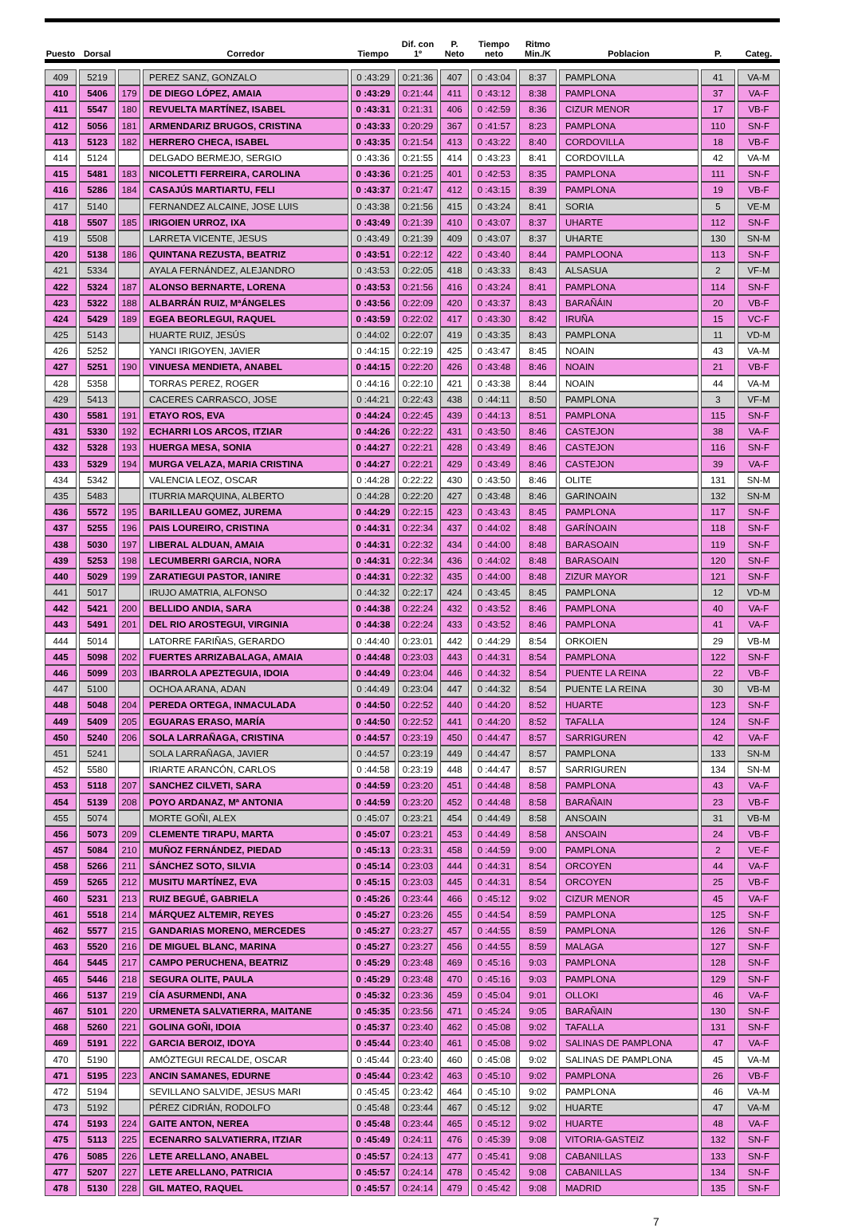| Puesto | Dorsal | | Corredor | Tiempo | Dif. con 1º | P. Neto | Tiempo neto | Ritmo Min./K | Poblacion | P. | Categ. |
| --- | --- | --- | --- | --- | --- | --- | --- | --- | --- | --- | --- |
| 409 | 5219 | | PEREZ SANZ, GONZALO | 0 :43:29 | 0:21:36 | 407 | 0 :43:04 | 8:37 | PAMPLONA | 41 | VA-M |
| 410 | 5406 | 179 | DE DIEGO LÓPEZ, AMAIA | 0 :43:29 | 0:21:44 | 411 | 0 :43:12 | 8:38 | PAMPLONA | 37 | VA-F |
| 411 | 5547 | 180 | REVUELTA MARTÍNEZ, ISABEL | 0 :43:31 | 0:21:31 | 406 | 0 :42:59 | 8:36 | CIZUR MENOR | 17 | VB-F |
| 412 | 5056 | 181 | ARMENDARIZ BRUGOS, CRISTINA | 0 :43:33 | 0:20:29 | 367 | 0 :41:57 | 8:23 | PAMPLONA | 110 | SN-F |
| 413 | 5123 | 182 | HERRERO CHECA, ISABEL | 0 :43:35 | 0:21:54 | 413 | 0 :43:22 | 8:40 | CORDOVILLA | 18 | VB-F |
| 414 | 5124 | | DELGADO BERMEJO, SERGIO | 0 :43:36 | 0:21:55 | 414 | 0 :43:23 | 8:41 | CORDOVILLA | 42 | VA-M |
| 415 | 5481 | 183 | NICOLETTI FERREIRA, CAROLINA | 0 :43:36 | 0:21:25 | 401 | 0 :42:53 | 8:35 | PAMPLONA | 111 | SN-F |
| 416 | 5286 | 184 | CASAJÚS MARTIARTU, FELI | 0 :43:37 | 0:21:47 | 412 | 0 :43:15 | 8:39 | PAMPLONA | 19 | VB-F |
| 417 | 5140 | | FERNANDEZ ALCAINE, JOSE LUIS | 0 :43:38 | 0:21:56 | 415 | 0 :43:24 | 8:41 | SORIA | 5 | VE-M |
| 418 | 5507 | 185 | IRIGOIEN URROZ, IXA | 0 :43:49 | 0:21:39 | 410 | 0 :43:07 | 8:37 | UHARTE | 112 | SN-F |
| 419 | 5508 | | LARRETA VICENTE, JESUS | 0 :43:49 | 0:21:39 | 409 | 0 :43:07 | 8:37 | UHARTE | 130 | SN-M |
| 420 | 5138 | 186 | QUINTANA REZUSTA, BEATRIZ | 0 :43:51 | 0:22:12 | 422 | 0 :43:40 | 8:44 | PAMPLOONA | 113 | SN-F |
| 421 | 5334 | | AYALA FERNÁNDEZ, ALEJANDRO | 0 :43:53 | 0:22:05 | 418 | 0 :43:33 | 8:43 | ALSASUA | 2 | VF-M |
| 422 | 5324 | 187 | ALONSO BERNARTE, LORENA | 0 :43:53 | 0:21:56 | 416 | 0 :43:24 | 8:41 | PAMPLONA | 114 | SN-F |
| 423 | 5322 | 188 | ALBARRÁN RUIZ, MªÁNGELES | 0 :43:56 | 0:22:09 | 420 | 0 :43:37 | 8:43 | BARAÑÁIN | 20 | VB-F |
| 424 | 5429 | 189 | EGEA BEORLEGUI, RAQUEL | 0 :43:59 | 0:22:02 | 417 | 0 :43:30 | 8:42 | IRUÑA | 15 | VC-F |
| 425 | 5143 | | HUARTE RUIZ, JESÚS | 0 :44:02 | 0:22:07 | 419 | 0 :43:35 | 8:43 | PAMPLONA | 11 | VD-M |
| 426 | 5252 | | YANCI IRIGOYEN, JAVIER | 0 :44:15 | 0:22:19 | 425 | 0 :43:47 | 8:45 | NOAIN | 43 | VA-M |
| 427 | 5251 | 190 | VINUESA MENDIETA, ANABEL | 0 :44:15 | 0:22:20 | 426 | 0 :43:48 | 8:46 | NOAIN | 21 | VB-F |
| 428 | 5358 | | TORRAS PEREZ, ROGER | 0 :44:16 | 0:22:10 | 421 | 0 :43:38 | 8:44 | NOAIN | 44 | VA-M |
| 429 | 5413 | | CACERES CARRASCO, JOSE | 0 :44:21 | 0:22:43 | 438 | 0 :44:11 | 8:50 | PAMPLONA | 3 | VF-M |
| 430 | 5581 | 191 | ETAYO ROS, EVA | 0 :44:24 | 0:22:45 | 439 | 0 :44:13 | 8:51 | PAMPLONA | 115 | SN-F |
| 431 | 5330 | 192 | ECHARRI LOS ARCOS, ITZIAR | 0 :44:26 | 0:22:22 | 431 | 0 :43:50 | 8:46 | CASTEJON | 38 | VA-F |
| 432 | 5328 | 193 | HUERGA MESA, SONIA | 0 :44:27 | 0:22:21 | 428 | 0 :43:49 | 8:46 | CASTEJON | 116 | SN-F |
| 433 | 5329 | 194 | MURGA VELAZA, MARIA CRISTINA | 0 :44:27 | 0:22:21 | 429 | 0 :43:49 | 8:46 | CASTEJON | 39 | VA-F |
| 434 | 5342 | | VALENCIA LEOZ, OSCAR | 0 :44:28 | 0:22:22 | 430 | 0 :43:50 | 8:46 | OLITE | 131 | SN-M |
| 435 | 5483 | | ITURRIA MARQUINA, ALBERTO | 0 :44:28 | 0:22:20 | 427 | 0 :43:48 | 8:46 | GARINOAIN | 132 | SN-M |
| 436 | 5572 | 195 | BARILLEAU GOMEZ, JUREMA | 0 :44:29 | 0:22:15 | 423 | 0 :43:43 | 8:45 | PAMPLONA | 117 | SN-F |
| 437 | 5255 | 196 | PAIS LOUREIRO, CRISTINA | 0 :44:31 | 0:22:34 | 437 | 0 :44:02 | 8:48 | GARÍNOAIN | 118 | SN-F |
| 438 | 5030 | 197 | LIBERAL ALDUAN, AMAIA | 0 :44:31 | 0:22:32 | 434 | 0 :44:00 | 8:48 | BARASOAIN | 119 | SN-F |
| 439 | 5253 | 198 | LECUMBERRI GARCIA, NORA | 0 :44:31 | 0:22:34 | 436 | 0 :44:02 | 8:48 | BARASOAIN | 120 | SN-F |
| 440 | 5029 | 199 | ZARATIEGUI PASTOR, IANIRE | 0 :44:31 | 0:22:32 | 435 | 0 :44:00 | 8:48 | ZIZUR MAYOR | 121 | SN-F |
| 441 | 5017 | | IRUJO AMATRIA, ALFONSO | 0 :44:32 | 0:22:17 | 424 | 0 :43:45 | 8:45 | PAMPLONA | 12 | VD-M |
| 442 | 5421 | 200 | BELLIDO ANDIA, SARA | 0 :44:38 | 0:22:24 | 432 | 0 :43:52 | 8:46 | PAMPLONA | 40 | VA-F |
| 443 | 5491 | 201 | DEL RIO AROSTEGUI, VIRGINIA | 0 :44:38 | 0:22:24 | 433 | 0 :43:52 | 8:46 | PAMPLONA | 41 | VA-F |
| 444 | 5014 | | LATORRE FARIÑAS, GERARDO | 0 :44:40 | 0:23:01 | 442 | 0 :44:29 | 8:54 | ORKOIEN | 29 | VB-M |
| 445 | 5098 | 202 | FUERTES ARRIZABALAGA, AMAIA | 0 :44:48 | 0:23:03 | 443 | 0 :44:31 | 8:54 | PAMPLONA | 122 | SN-F |
| 446 | 5099 | 203 | IBARROLA APEZTEGUIA, IDOIA | 0 :44:49 | 0:23:04 | 446 | 0 :44:32 | 8:54 | PUENTE LA REINA | 22 | VB-F |
| 447 | 5100 | | OCHOA ARANA, ADAN | 0 :44:49 | 0:23:04 | 447 | 0 :44:32 | 8:54 | PUENTE LA REINA | 30 | VB-M |
| 448 | 5048 | 204 | PEREDA ORTEGA, INMACULADA | 0 :44:50 | 0:22:52 | 440 | 0 :44:20 | 8:52 | HUARTE | 123 | SN-F |
| 449 | 5409 | 205 | EGUARAS ERASO, MARÍA | 0 :44:50 | 0:22:52 | 441 | 0 :44:20 | 8:52 | TAFALLA | 124 | SN-F |
| 450 | 5240 | 206 | SOLA LARRAÑAGA, CRISTINA | 0 :44:57 | 0:23:19 | 450 | 0 :44:47 | 8:57 | SARRIGUREN | 42 | VA-F |
| 451 | 5241 | | SOLA LARRAÑAGA, JAVIER | 0 :44:57 | 0:23:19 | 449 | 0 :44:47 | 8:57 | PAMPLONA | 133 | SN-M |
| 452 | 5580 | | IRIARTE ARANCÓN, CARLOS | 0 :44:58 | 0:23:19 | 448 | 0 :44:47 | 8:57 | SARRIGUREN | 134 | SN-M |
| 453 | 5118 | 207 | SANCHEZ CILVETI, SARA | 0 :44:59 | 0:23:20 | 451 | 0 :44:48 | 8:58 | PAMPLONA | 43 | VA-F |
| 454 | 5139 | 208 | POYO ARDANAZ, Mª ANTONIA | 0 :44:59 | 0:23:20 | 452 | 0 :44:48 | 8:58 | BARAÑAIN | 23 | VB-F |
| 455 | 5074 | | MORTE GOÑI, ALEX | 0 :45:07 | 0:23:21 | 454 | 0 :44:49 | 8:58 | ANSOAIN | 31 | VB-M |
| 456 | 5073 | 209 | CLEMENTE TIRAPU, MARTA | 0 :45:07 | 0:23:21 | 453 | 0 :44:49 | 8:58 | ANSOAIN | 24 | VB-F |
| 457 | 5084 | 210 | MUÑOZ FERNÁNDEZ, PIEDAD | 0 :45:13 | 0:23:31 | 458 | 0 :44:59 | 9:00 | PAMPLONA | 2 | VE-F |
| 458 | 5266 | 211 | SÁNCHEZ SOTO, SILVIA | 0 :45:14 | 0:23:03 | 444 | 0 :44:31 | 8:54 | ORCOYEN | 44 | VA-F |
| 459 | 5265 | 212 | MUSITU MARTÍNEZ, EVA | 0 :45:15 | 0:23:03 | 445 | 0 :44:31 | 8:54 | ORCOYEN | 25 | VB-F |
| 460 | 5231 | 213 | RUIZ BEGUÉ, GABRIELA | 0 :45:26 | 0:23:44 | 466 | 0 :45:12 | 9:02 | CIZUR MENOR | 45 | VA-F |
| 461 | 5518 | 214 | MÁRQUEZ ALTEMIR, REYES | 0 :45:27 | 0:23:26 | 455 | 0 :44:54 | 8:59 | PAMPLONA | 125 | SN-F |
| 462 | 5577 | 215 | GANDARIAS MORENO, MERCEDES | 0 :45:27 | 0:23:27 | 457 | 0 :44:55 | 8:59 | PAMPLONA | 126 | SN-F |
| 463 | 5520 | 216 | DE MIGUEL BLANC, MARINA | 0 :45:27 | 0:23:27 | 456 | 0 :44:55 | 8:59 | MALAGA | 127 | SN-F |
| 464 | 5445 | 217 | CAMPO PERUCHENA, BEATRIZ | 0 :45:29 | 0:23:48 | 469 | 0 :45:16 | 9:03 | PAMPLONA | 128 | SN-F |
| 465 | 5446 | 218 | SEGURA OLITE, PAULA | 0 :45:29 | 0:23:48 | 470 | 0 :45:16 | 9:03 | PAMPLONA | 129 | SN-F |
| 466 | 5137 | 219 | CÍA ASURMENDI, ANA | 0 :45:32 | 0:23:36 | 459 | 0 :45:04 | 9:01 | OLLOKI | 46 | VA-F |
| 467 | 5101 | 220 | URMENETA SALVATIERRA, MAITANE | 0 :45:35 | 0:23:56 | 471 | 0 :45:24 | 9:05 | BARAÑAIN | 130 | SN-F |
| 468 | 5260 | 221 | GOLINA GOÑI, IDOIA | 0 :45:37 | 0:23:40 | 462 | 0 :45:08 | 9:02 | TAFALLA | 131 | SN-F |
| 469 | 5191 | 222 | GARCIA BEROIZ, IDOYA | 0 :45:44 | 0:23:40 | 461 | 0 :45:08 | 9:02 | SALINAS DE PAMPLONA | 47 | VA-F |
| 470 | 5190 | | AMÓZTEGUI RECALDE, OSCAR | 0 :45:44 | 0:23:40 | 460 | 0 :45:08 | 9:02 | SALINAS DE PAMPLONA | 45 | VA-M |
| 471 | 5195 | 223 | ANCIN SAMANES, EDURNE | 0 :45:44 | 0:23:42 | 463 | 0 :45:10 | 9:02 | PAMPLONA | 26 | VB-F |
| 472 | 5194 | | SEVILLANO SALVIDE, JESUS MARI | 0 :45:45 | 0:23:42 | 464 | 0 :45:10 | 9:02 | PAMPLONA | 46 | VA-M |
| 473 | 5192 | | PÉREZ CIDRIÁN, RODOLFO | 0 :45:48 | 0:23:44 | 467 | 0 :45:12 | 9:02 | HUARTE | 47 | VA-M |
| 474 | 5193 | 224 | GAITE ANTON, NEREA | 0 :45:48 | 0:23:44 | 465 | 0 :45:12 | 9:02 | HUARTE | 48 | VA-F |
| 475 | 5113 | 225 | ECENARRO SALVATIERRA, ITZIAR | 0 :45:49 | 0:24:11 | 476 | 0 :45:39 | 9:08 | VITORIA-GASTEIZ | 132 | SN-F |
| 476 | 5085 | 226 | LETE ARELLANO, ANABEL | 0 :45:57 | 0:24:13 | 477 | 0 :45:41 | 9:08 | CABANILLAS | 133 | SN-F |
| 477 | 5207 | 227 | LETE ARELLANO, PATRICIA | 0 :45:57 | 0:24:14 | 478 | 0 :45:42 | 9:08 | CABANILLAS | 134 | SN-F |
| 478 | 5130 | 228 | GIL MATEO, RAQUEL | 0 :45:57 | 0:24:14 | 479 | 0 :45:42 | 9:08 | MADRID | 135 | SN-F |
7